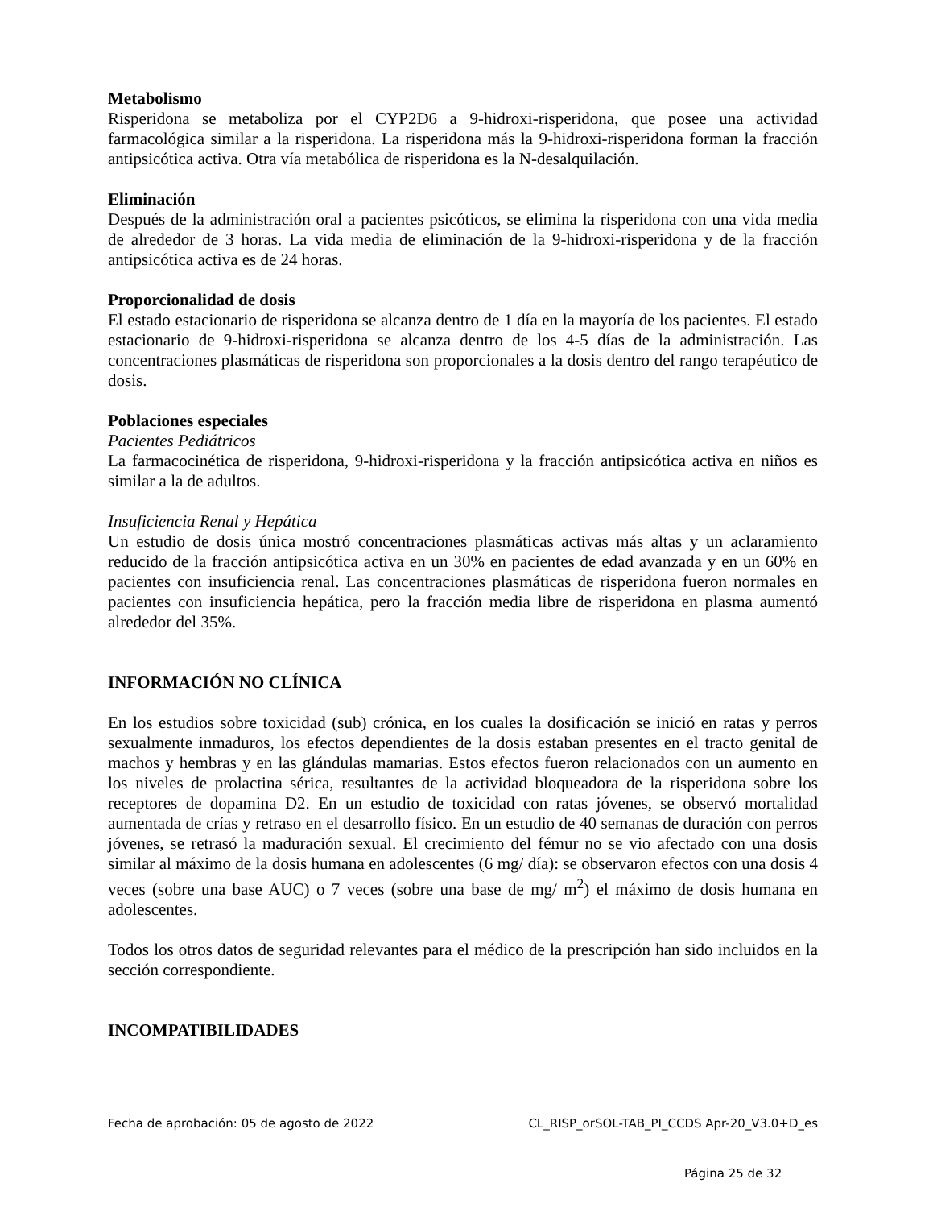Metabolismo
Risperidona se metaboliza por el CYP2D6 a 9-hidroxi-risperidona, que posee una actividad farmacológica similar a la risperidona. La risperidona más la 9-hidroxi-risperidona forman la fracción antipsicótica activa. Otra vía metabólica de risperidona es la N-desalquilación.
Eliminación
Después de la administración oral a pacientes psicóticos, se elimina la risperidona con una vida media de alrededor de 3 horas. La vida media de eliminación de la 9-hidroxi-risperidona y de la fracción antipsicótica activa es de 24 horas.
Proporcionalidad de dosis
El estado estacionario de risperidona se alcanza dentro de 1 día en la mayoría de los pacientes. El estado estacionario de 9-hidroxi-risperidona se alcanza dentro de los 4-5 días de la administración. Las concentraciones plasmáticas de risperidona son proporcionales a la dosis dentro del rango terapéutico de dosis.
Poblaciones especiales
Pacientes Pediátricos
La farmacocinética de risperidona, 9-hidroxi-risperidona y la fracción antipsicótica activa en niños es similar a la de adultos.
Insuficiencia Renal y Hepática
Un estudio de dosis única mostró concentraciones plasmáticas activas más altas y un aclaramiento reducido de la fracción antipsicótica activa en un 30% en pacientes de edad avanzada y en un 60% en pacientes con insuficiencia renal. Las concentraciones plasmáticas de risperidona fueron normales en pacientes con insuficiencia hepática, pero la fracción media libre de risperidona en plasma aumentó alrededor del 35%.
INFORMACIÓN NO CLÍNICA
En los estudios sobre toxicidad (sub) crónica, en los cuales la dosificación se inició en ratas y perros sexualmente inmaduros, los efectos dependientes de la dosis estaban presentes en el tracto genital de machos y hembras y en las glándulas mamarias. Estos efectos fueron relacionados con un aumento en los niveles de prolactina sérica, resultantes de la actividad bloqueadora de la risperidona sobre los receptores de dopamina D2. En un estudio de toxicidad con ratas jóvenes, se observó mortalidad aumentada de crías y retraso en el desarrollo físico. En un estudio de 40 semanas de duración con perros jóvenes, se retrasó la maduración sexual. El crecimiento del fémur no se vio afectado con una dosis similar al máximo de la dosis humana en adolescentes (6 mg/ día): se observaron efectos con una dosis 4 veces (sobre una base AUC) o 7 veces (sobre una base de mg/ m<sup>2</sup>) el máximo de dosis humana en adolescentes.
Todos los otros datos de seguridad relevantes para el médico de la prescripción han sido incluidos en la sección correspondiente.
INCOMPATIBILIDADES
Fecha de aprobación: 05 de agosto de 2022 CL_RISP_orSOL-TAB_PI_CCDS Apr-20_V3.0+D_es
Página 25 de 32